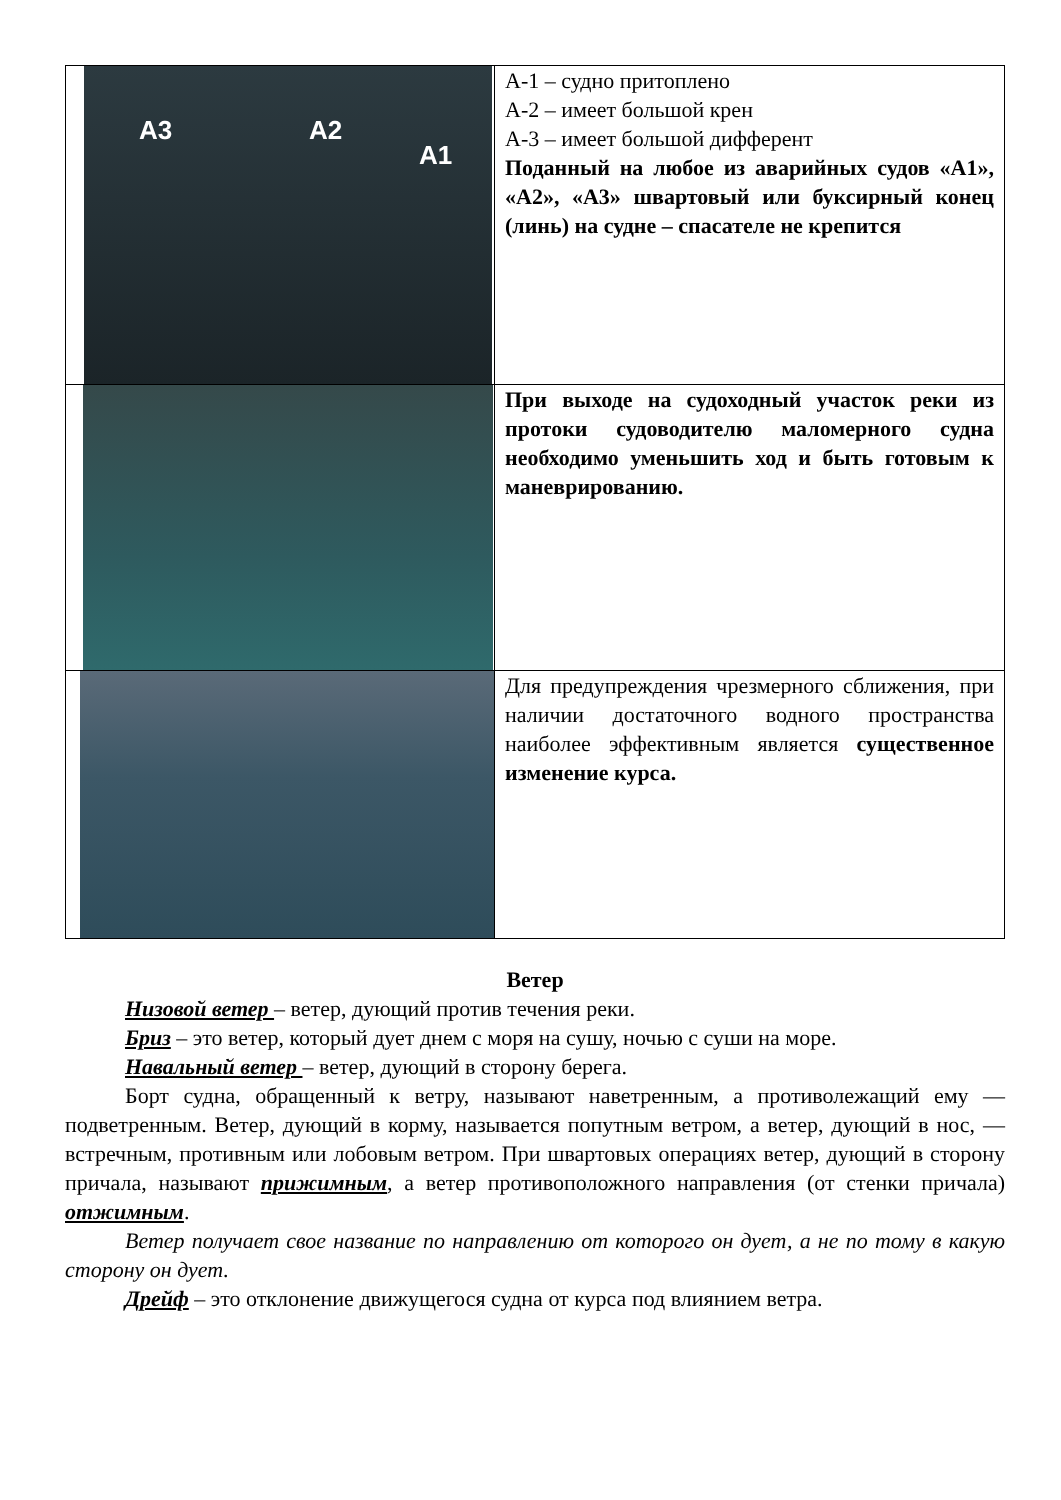| A3 A2 A1 | А-1 – судно притоплено А-2 – имеет большой крен А-3 – имеет большой дифферент Поданный на любое из аварийных судов «А1», «А2», «А3» швартовый или буксирный конец (линь) на судне – спасателе не крепится |
| | При выходе на судоходный участок реки из протоки судоводителю маломерного судна необходимо уменьшить ход и быть готовым к маневрированию. |
| | Для предупреждения чрезмерного сближения, при наличии достаточного водного пространства наиболее эффективным является существенное изменение курса. |
Ветер
Низовой ветер – ветер, дующий против течения реки.
Бриз – это ветер, который дует днем с моря на сушу, ночью с суши на море.
Навальный ветер – ветер, дующий в сторону берега.
Борт судна, обращенный к ветру, называют наветренным, а противолежащий ему — подветренным. Ветер, дующий в корму, называется попутным ветром, а ветер, дующий в нос, — встречным, противным или лобовым ветром. При швартовых операциях ветер, дующий в сторону причала, называют прижимным, а ветер противоположного направления (от стенки причала) отжимным.
Ветер получает свое название по направлению от которого он дует, а не по тому в какую сторону он дует.
Дрейф – это отклонение движущегося судна от курса под влиянием ветра.